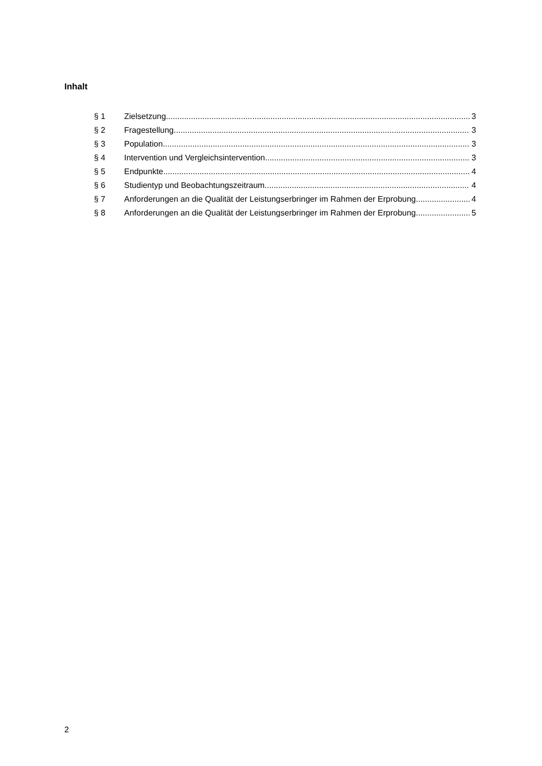Inhalt
§ 1 Zielsetzung 3
§ 2 Fragestellung 3
§ 3 Population 3
§ 4 Intervention und Vergleichsintervention 3
§ 5 Endpunkte 4
§ 6 Studientyp und Beobachtungszeitraum 4
§ 7 Anforderungen an die Qualität der Leistungserbringer im Rahmen der Erprobung 4
§ 8 Anforderungen an die Qualität der Leistungserbringer im Rahmen der Erprobung 5
2